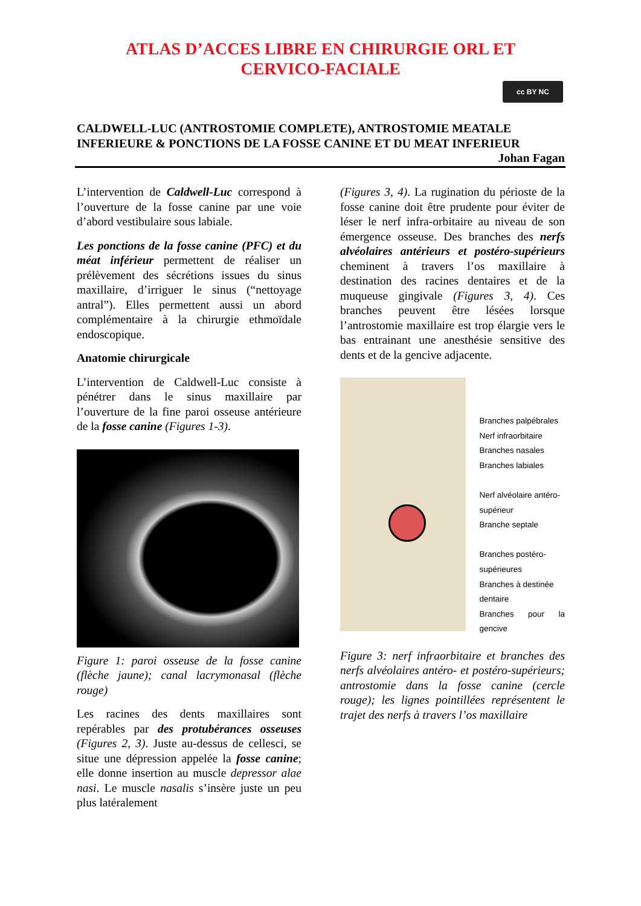ATLAS D’ACCES LIBRE EN CHIRURGIE ORL ET
CERVICO-FACIALE
cc BY NC
CALDWELL-LUC (ANTROSTOMIE COMPLETE), ANTROSTOMIE MEATALE INFERIEURE & PONCTIONS DE LA FOSSE CANINE ET DU MEAT INFERIEUR
Johan Fagan
L’intervention de Caldwell-Luc correspond à l’ouverture de la fosse canine par une voie d’abord vestibulaire sous labiale.
Les ponctions de la fosse canine (PFC) et du méat inférieur permettent de réaliser un prélèvement des sécrétions issues du sinus maxillaire, d’irriguer le sinus (“nettoyage antral”). Elles permettent aussi un abord complémentaire à la chirurgie ethmoïdale endoscopique.
Anatomie chirurgicale
L’intervention de Caldwell-Luc consiste à pénétrer dans le sinus maxillaire par l’ouverture de la fine paroi osseuse antérieure de la fosse canine (Figures 1-3).
Figure 1: paroi osseuse de la fosse canine (flèche jaune); canal lacrymonasal (flèche rouge)
Les racines des dents maxillaires sont repérables par des protubérances osseuses (Figures 2, 3). Juste au-dessus de cellesci, se situe une dépression appelée la fosse canine; elle donne insertion au muscle depressor alae nasi. Le muscle nasalis s’insère juste un peu plus latéralement
(Figures 3, 4). La rugination du périoste de la fosse canine doit être prudente pour éviter de léser le nerf infra-orbitaire au niveau de son émergence osseuse. Des branches des nerfs alvéolaires antérieurs et postéro-supérieurs cheminent à travers l’os maxillaire à destination des racines dentaires et de la muqueuse gingivale (Figures 3, 4). Ces branches peuvent être lésées lorsque l’antrostomie maxillaire est trop élargie vers le bas entrainant une anesthésie sensitive des dents et de la gencive adjacente.
Branches palpébrales
Nerf infraorbitaire
Branches nasales
Branches labiales
Nerf alvéolaire antéro-
supérieur
Branche septale
Branches postéro-
supérieures
Branches à destinée
dentaire
Branches pour la gencive
Figure 3: nerf infraorbitaire et branches des nerfs alvéolaires antéro- et postéro-supérieurs; antrostomie dans la fosse canine (cercle rouge); les lignes pointillées représentent le trajet des nerfs à travers l’os maxillaire